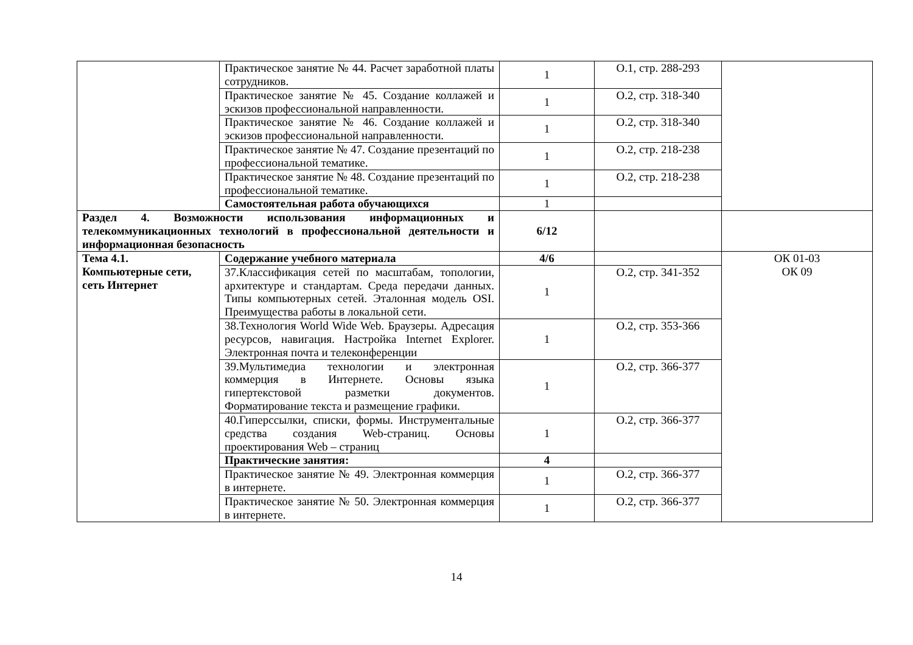| | Практическое занятие № 44. Расчет заработной платы сотрудников. | 1 | О.1, стр. 288-293 | |
| | Практическое занятие № 45. Создание коллажей и эскизов профессиональной направленности. | 1 | О.2, стр. 318-340 | |
| | Практическое занятие № 46. Создание коллажей и эскизов профессиональной направленности. | 1 | О.2, стр. 318-340 | |
| | Практическое занятие № 47. Создание презентаций по профессиональной тематике. | 1 | О.2, стр. 218-238 | |
| | Практическое занятие № 48. Создание презентаций по профессиональной тематике. | 1 | О.2, стр. 218-238 | |
| | Самостоятельная работа обучающихся | 1 | | |
| Раздел 4. Возможности использования информационных и телекоммуникационных технологий в профессиональной деятельности и информационная безопасность | | 6/12 | | |
| Тема 4.1. Компьютерные сети, сеть Интернет | Содержание учебного материала | 4/6 | | ОК 01-03 ОК 09 |
| | 37.Классификация сетей по масштабам, топологии, архитектуре и стандартам. Среда передачи данных. Типы компьютерных сетей. Эталонная модель OSI. Преимущества работы в локальной сети. | 1 | О.2, стр. 341-352 | |
| | 38.Технология World Wide Web. Браузеры. Адресация ресурсов, навигация. Настройка Internet Explorer. Электронная почта и телеконференции | 1 | О.2, стр. 353-366 | |
| | 39.Мультимедиа технологии и электронная коммерция в Интернете. Основы языка гипертекстовой разметки документов. Форматирование текста и размещение графики. | 1 | О.2, стр. 366-377 | |
| | 40.Гиперссылки, списки, формы. Инструментальные средства создания Web-страниц. Основы проектирования Web – страниц | 1 | О.2, стр. 366-377 | |
| | Практические занятия: | 4 | | |
| | Практическое занятие № 49. Электронная коммерция в интернете. | 1 | О.2, стр. 366-377 | |
| | Практическое занятие № 50. Электронная коммерция в интернете. | 1 | О.2, стр. 366-377 | |
14